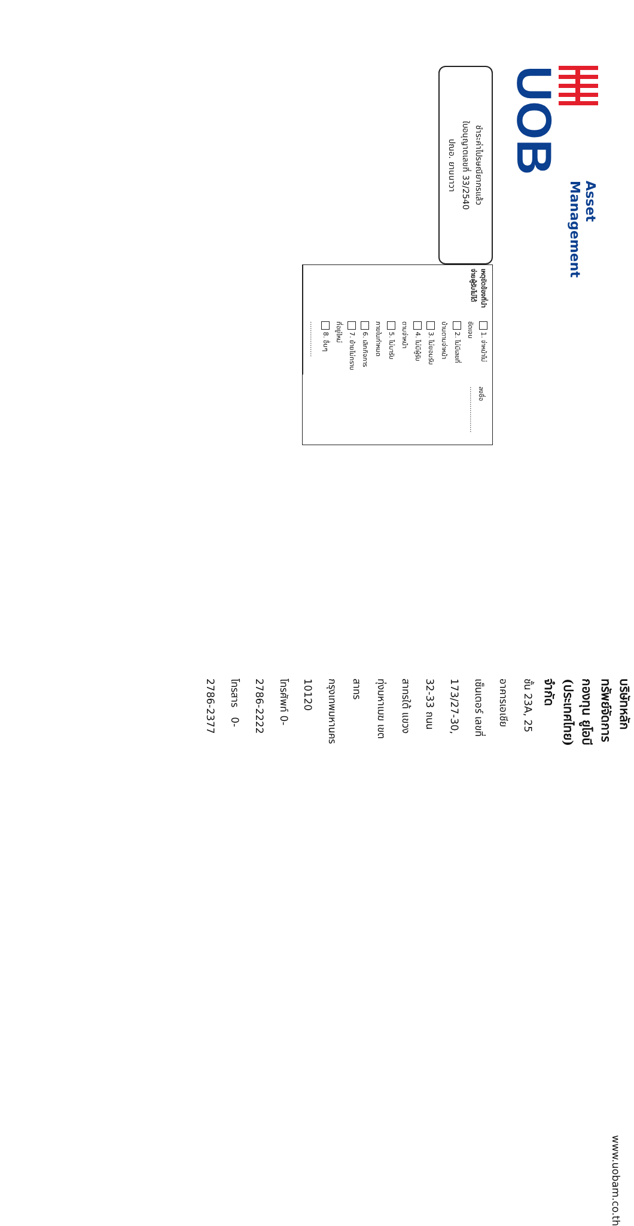UOB
Asset
Management
ชำระค่าไปรษณียากรแล้ว
ใบอนุญาตเลขที่ 33/2540
ปณอ. ยานนาวา
เหตุขัดข้องที่นำจ่ายผู้รับไม่ได้
1. จ่าหน้าไม่ชัดเจน
2. ไม่มีเลขที่บ้านตามจ่าหน้า
3. ไม่ยอมรับ
4. ไม่มีผู้รับตามจ่าหน้า
5. ไม่มารับภายในกำหนด
6. เลิกกิจการ
7. ย้ายไม่ทราบที่อยู่ใหม่
8. อื่นๆ .................
ลงชื่อ ......................
บริษัทหลักทรัพย์จัดการกองทุน ยูโอบี (ประเทศไทย) จำกัด
ชั้น 23A, 25 อาคารเอเชียเซ็นเตอร์ เลขที่ 173/27-30, 32-33 ถนนสาทรใต้ แขวงทุ่งมหาเมฆ เขตสาทร กรุงเทพมหานคร 10120
โทรศัพท์ 0-2786-2222 โทรสาร 0-2786-2377
www.uobam.co.th